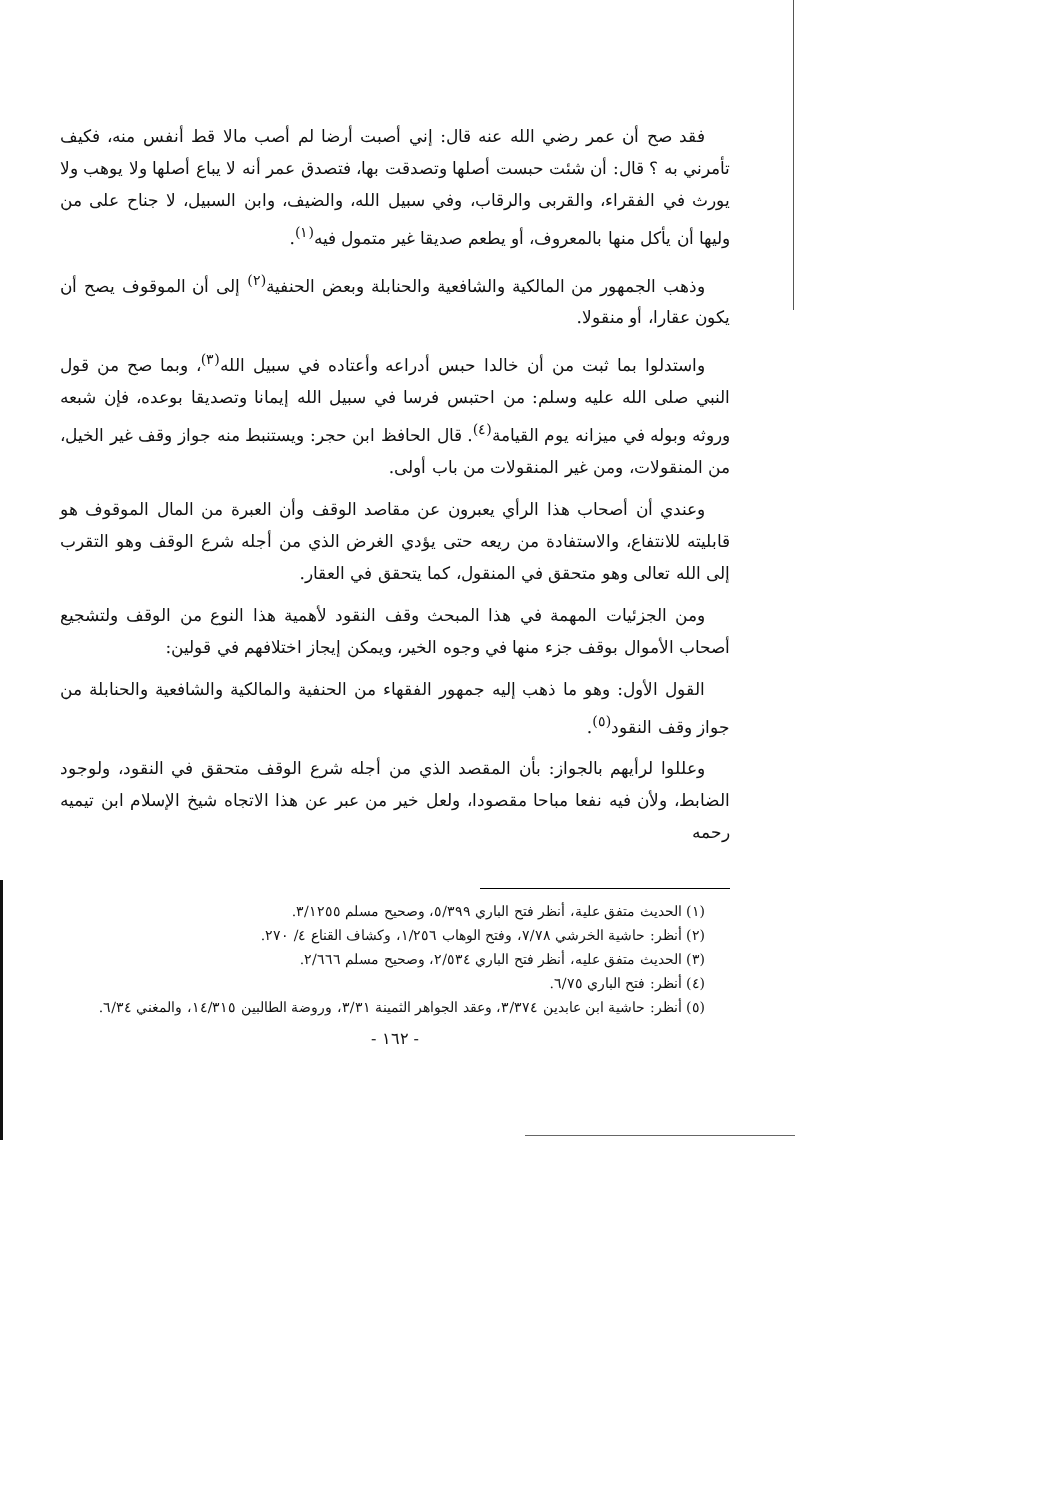فقد صح أن عمر رضي الله عنه قال: إني أصبت أرضا لم أصب مالا قط أنفس منه، فكيف تأمرني به ؟ قال: أن شئت حبست أصلها وتصدقت بها، فتصدق عمر أنه لا يباع أصلها ولا يوهب ولا يورث في الفقراء، والقربى والرقاب، وفي سبيل الله، والضيف، وابن السبيل، لا جناح على من وليها أن يأكل منها بالمعروف، أو يطعم صديقا غير متمول فيه<sup>(١)</sup>.
وذهب الجمهور من المالكية والشافعية والحنابلة وبعض الحنفية<sup>(٢)</sup> إلى أن الموقوف يصح أن يكون عقارا، أو منقولا.
واستدلوا بما ثبت من أن خالدا حبس أدراعه وأعتاده في سبيل الله<sup>(٣)</sup>، وبما صح من قول النبي صلى الله عليه وسلم: من احتبس فرسا في سبيل الله إيمانا وتصديقا بوعده، فإن شبعه وروثه وبوله في ميزانه يوم القيامة<sup>(٤)</sup>. قال الحافظ ابن حجر: ويستنبط منه جواز وقف غير الخيل، من المنقولات، ومن غير المنقولات من باب أولى.
وعندي أن أصحاب هذا الرأي يعبرون عن مقاصد الوقف وأن العبرة من المال الموقوف هو قابليته للانتفاع، والاستفادة من ريعه حتى يؤدي الغرض الذي من أجله شرع الوقف وهو التقرب إلى الله تعالى وهو متحقق في المنقول، كما يتحقق في العقار.
ومن الجزئيات المهمة في هذا المبحث وقف النقود لأهمية هذا النوع من الوقف ولتشجيع أصحاب الأموال بوقف جزء منها في وجوه الخير، ويمكن إيجاز اختلافهم في قولين:
القول الأول: وهو ما ذهب إليه جمهور الفقهاء من الحنفية والمالكية والشافعية والحنابلة من جواز وقف النقود<sup>(٥)</sup>.
وعللوا لرأيهم بالجواز: بأن المقصد الذي من أجله شرع الوقف متحقق في النقود، ولوجود الضابط، ولأن فيه نفعا مباحا مقصودا، ولعل خير من عبر عن هذا الاتجاه شيخ الإسلام ابن تيميه رحمه
(١) الحديث متفق علية، أنظر فتح الباري ٥/٣٩٩، وصحيح مسلم ٣/١٢٥٥.
(٢) أنظر: حاشية الخرشي ٧/٧٨، وفتح الوهاب ١/٢٥٦، وكشاف القناع ٤/ ٢٧٠.
(٣) الحديث متفق عليه، أنظر فتح الباري ٢/٥٣٤، وصحيح مسلم ٢/٦٦٦.
(٤) أنظر: فتح الباري ٦/٧٥.
(٥) أنظر: حاشية ابن عابدين ٣/٣٧٤، وعقد الجواهر الثمينة ٣/٣١، وروضة الطالبين ١٤/٣١٥، والمغني ٦/٣٤.
- ١٦٢ -